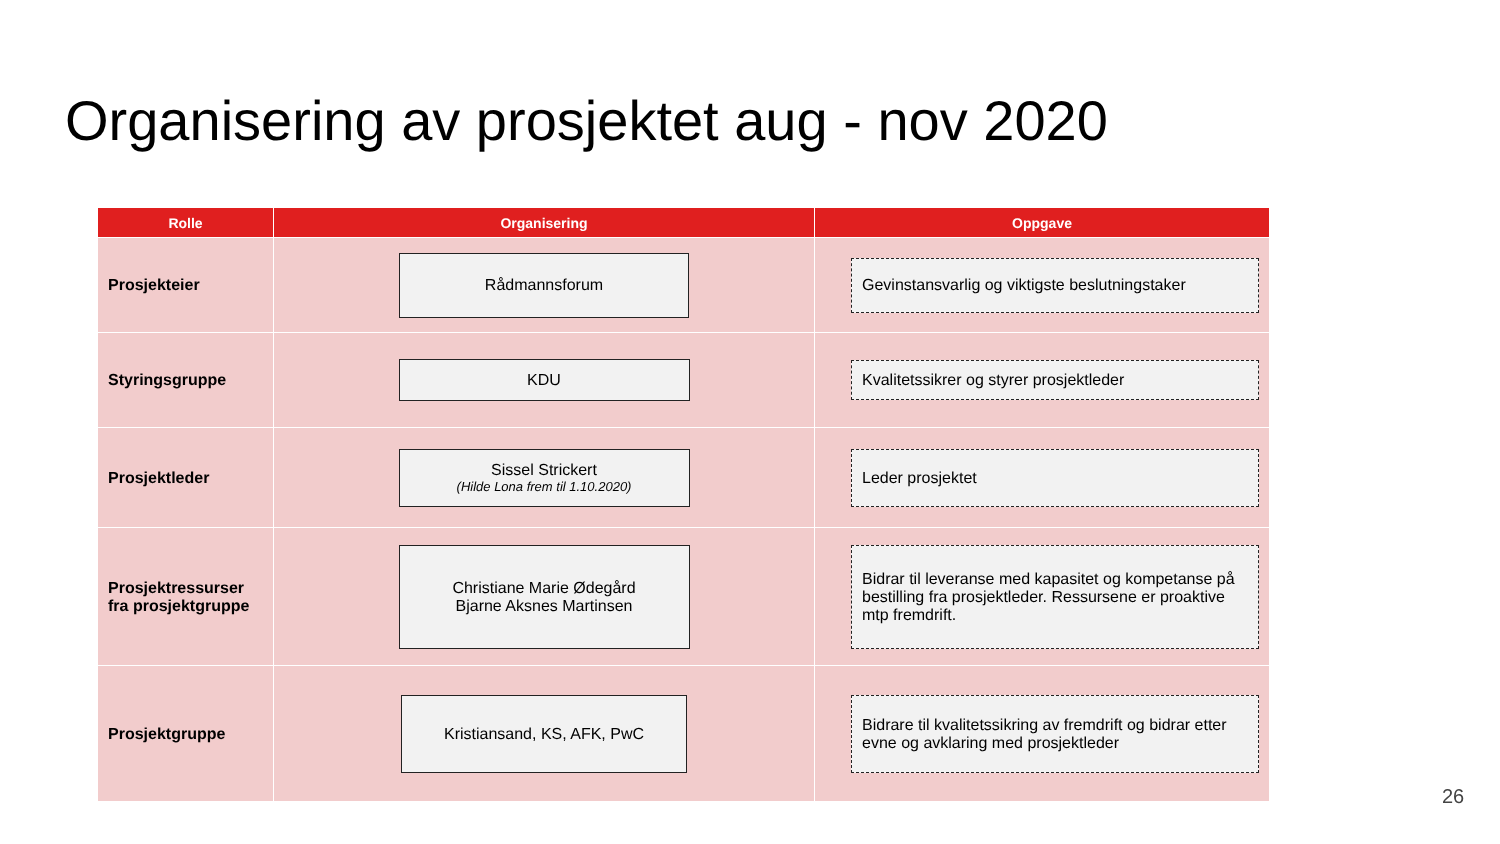Organisering av prosjektet aug - nov 2020
| Rolle | Organisering | Oppgave |
| --- | --- | --- |
| Prosjekteier | Rådmannsforum | Gevinstansvarlig og viktigste beslutningstaker |
| Styringsgruppe | KDU | Kvalitetssikrer og styrer prosjektleder |
| Prosjektleder | Sissel Strickert (Hilde Lona frem til 1.10.2020) | Leder prosjektet |
| Prosjektressurser fra prosjektgruppe | Christiane Marie Ødegård Bjarne Aksnes Martinsen | Bidrar til leveranse med kapasitet og kompetanse på bestilling fra prosjektleder. Ressursene er proaktive mtp fremdrift. |
| Prosjektgruppe | Kristiansand, KS, AFK, PwC | Bidrare til kvalitetssikring av fremdrift og bidrar etter evne og avklaring med prosjektleder |
26